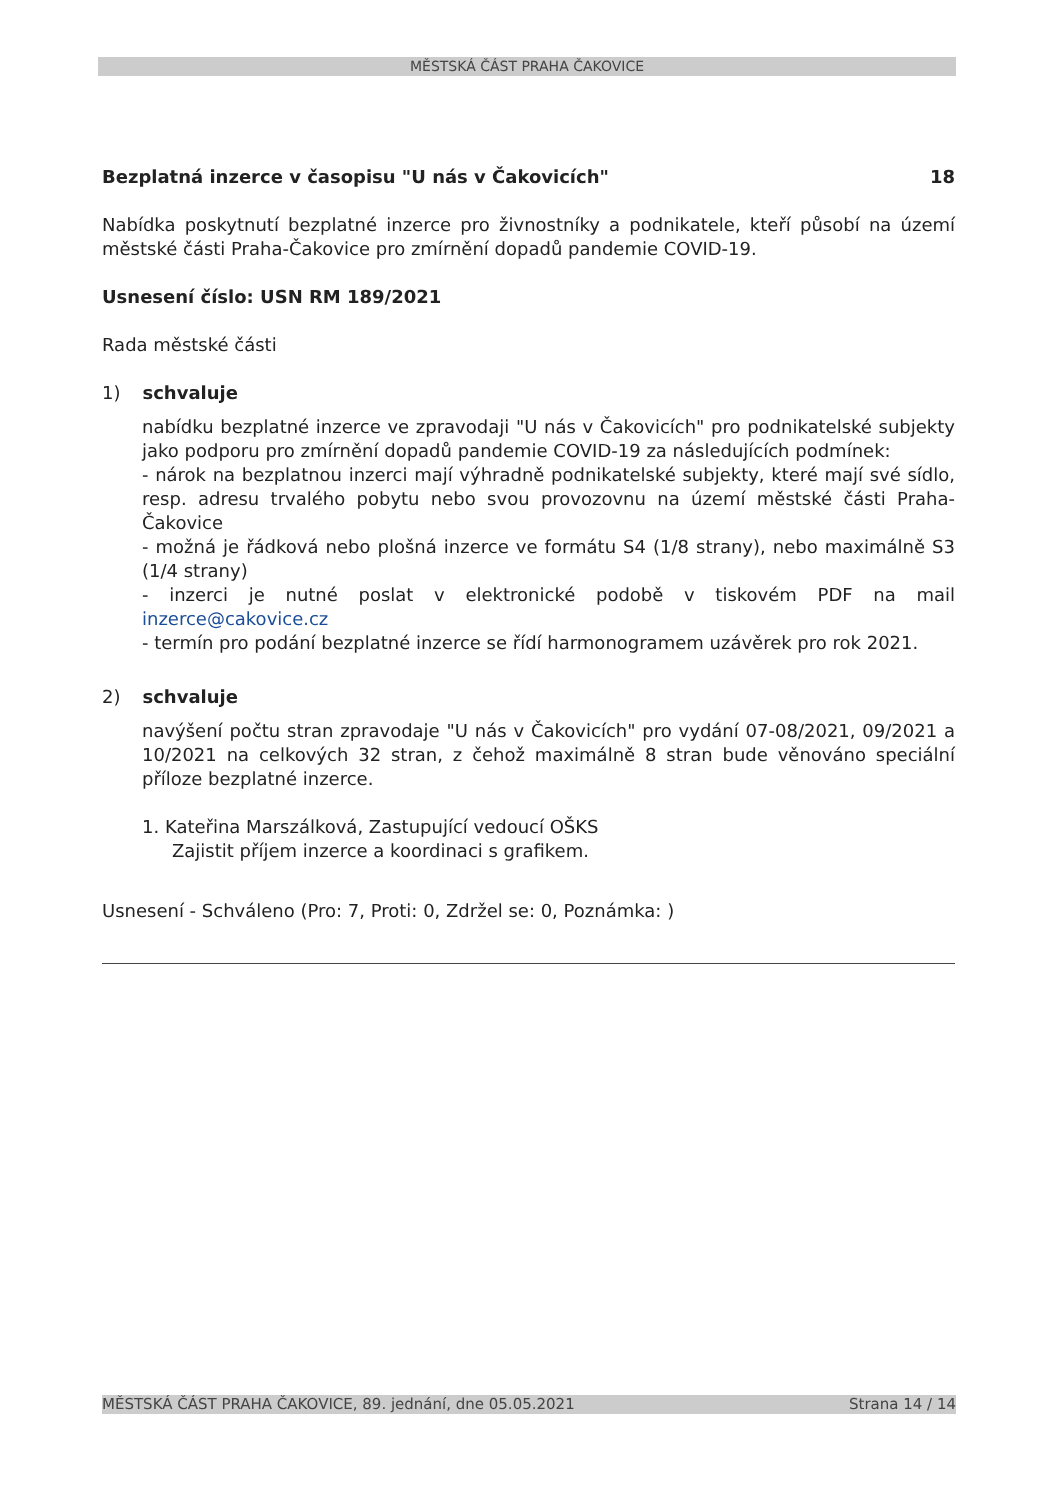MĚSTSKÁ ČÁST PRAHA ČAKOVICE
Bezplatná inzerce v časopisu "U nás v Čakovicích" 18
Nabídka poskytnutí bezplatné inzerce pro živnostníky a podnikatele, kteří působí na území městské části Praha-Čakovice pro zmírnění dopadů pandemie COVID-19.
Usnesení číslo: USN RM 189/2021
Rada městské části
1) schvaluje
nabídku bezplatné inzerce ve zpravodaji "U nás v Čakovicích" pro podnikatelské subjekty jako podporu pro zmírnění dopadů pandemie COVID-19 za následujících podmínek:
- nárok na bezplatnou inzerci mají výhradně podnikatelské subjekty, které mají své sídlo, resp. adresu trvalého pobytu nebo svou provozovnu na území městské části Praha-Čakovice
- možná je řádková nebo plošná inzerce ve formátu S4 (1/8 strany), nebo maximálně S3 (1/4 strany)
- inzerci je nutné poslat v elektronické podobě v tiskovém PDF na mail inzerce@cakovice.cz
- termín pro podání bezplatné inzerce se řídí harmonogramem uzávěrek pro rok 2021.
2) schvaluje
navýšení počtu stran zpravodaje "U nás v Čakovicích" pro vydání 07-08/2021, 09/2021 a 10/2021 na celkových 32 stran, z čehož maximálně 8 stran bude věnováno speciální příloze bezplatné inzerce.
1. Kateřina Marszálková, Zastupující vedoucí OŠKS
Zajistit příjem inzerce a koordinaci s grafikem.
Usnesení - Schváleno (Pro: 7, Proti: 0, Zdržel se: 0, Poznámka: )
MĚSTSKÁ ČÁST PRAHA ČAKOVICE, 89. jednání, dne 05.05.2021 Strana 14 / 14